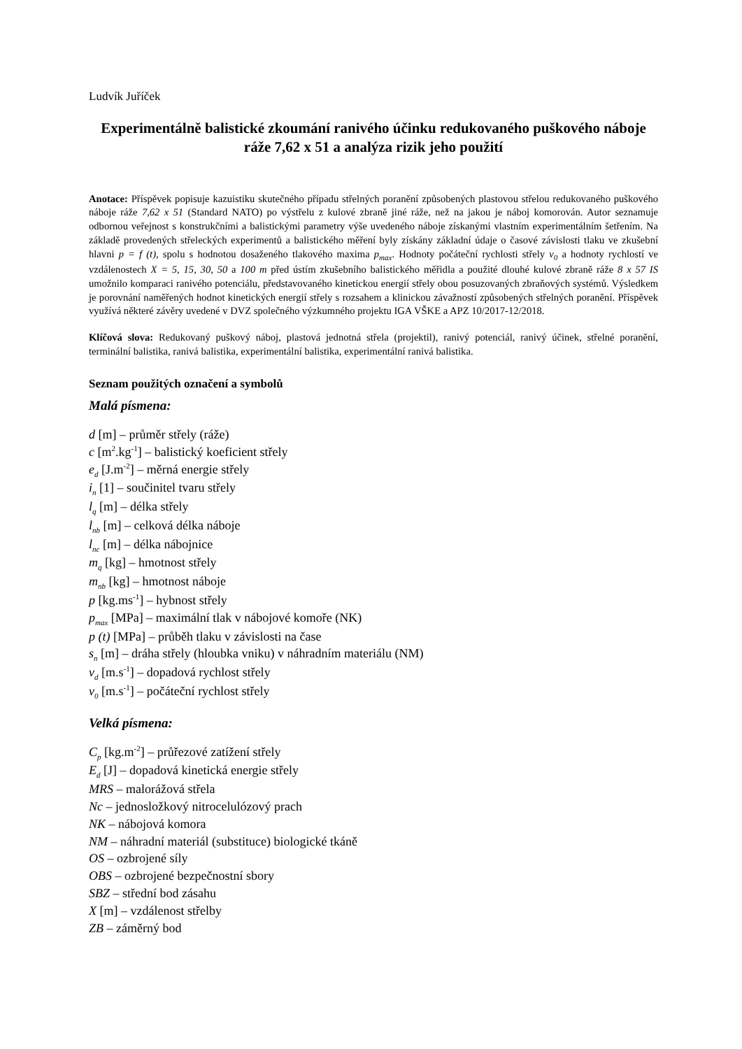Ludvík Juříček
Experimentálně balistické zkoumání ranivého účinku redukovaného puškového náboje ráže 7,62 x 51 a analýza rizik jeho použití
Anotace: Příspěvek popisuje kazuistiku skutečného případu střelných poranění způsobených plastovou střelou redukovaného puškového náboje ráže 7,62 x 51 (Standard NATO) po výstřelu z kulové zbraně jiné ráže, než na jakou je náboj komorován. Autor seznamuje odbornou veřejnost s konstrukčními a balistickými parametry výše uvedeného náboje získanými vlastním experimentálním šetřením. Na základě provedených střeleckých experimentů a balistického měření byly získány základní údaje o časové závislosti tlaku ve zkušební hlavni p = f (t), spolu s hodnotou dosaženého tlakového maxima p<sub>max</sub>. Hodnoty počáteční rychlosti střely v<sub>0</sub> a hodnoty rychlostí ve vzdálenostech X = 5, 15, 30, 50 a 100 m před ústím zkušebního balistického měřidla a použité dlouhé kulové zbraně ráže 8 x 57 IS umožnilo komparaci ranivého potenciálu, představovaného kinetickou energií střely obou posuzovaných zbraňových systémů. Výsledkem je porovnání naměřených hodnot kinetických energií střely s rozsahem a klinickou závažností způsobených střelných poranění. Příspěvek využívá některé závěry uvedené v DVZ společného výzkumného projektu IGA VŠKE a APZ 10/2017-12/2018.
Klíčová slova: Redukovaný puškový náboj, plastová jednotná střela (projektil), ranivý potenciál, ranivý účinek, střelné poranění, terminální balistika, ranivá balistika, experimentální balistika, experimentální ranivá balistika.
Seznam použitých označení a symbolů
Malá písmena:
d [m] – průměr střely (ráže)
c [m<sup>2</sup>.kg<sup>-1</sup>] – balistický koeficient střely
e<sub>d</sub> [J.m<sup>-2</sup>] – měrná energie střely
i<sub>n</sub> [1] – součinitel tvaru střely
l<sub>q</sub> [m] – délka střely
l<sub>nb</sub> [m] – celková délka náboje
l<sub>nc</sub> [m] – délka nábojnice
m<sub>q</sub> [kg] – hmotnost střely
m<sub>nb</sub> [kg] – hmotnost náboje
p [kg.ms<sup>-1</sup>] – hybnost střely
p<sub>max</sub> [MPa] – maximální tlak v nábojové komoře (NK)
p (t) [MPa] – průběh tlaku v závislosti na čase
s<sub>n</sub> [m] – dráha střely (hloubka vniku) v náhradním materiálu (NM)
v<sub>d</sub> [m.s<sup>-1</sup>] – dopadová rychlost střely
v<sub>0</sub> [m.s<sup>-1</sup>] – počáteční rychlost střely
Velká písmena:
C<sub>p</sub> [kg.m<sup>-2</sup>] – průřezové zatížení střely
E<sub>d</sub> [J] – dopadová kinetická energie střely
MRS – malorážová střela
Nc – jednosložkový nitrocelulózový prach
NK – nábojová komora
NM – náhradní materiál (substituce) biologické tkáně
OS – ozbrojené síly
OBS – ozbrojené bezpečnostní sbory
SBZ – střední bod zásahu
X [m] – vzdálenost střelby
ZB – záměrný bod